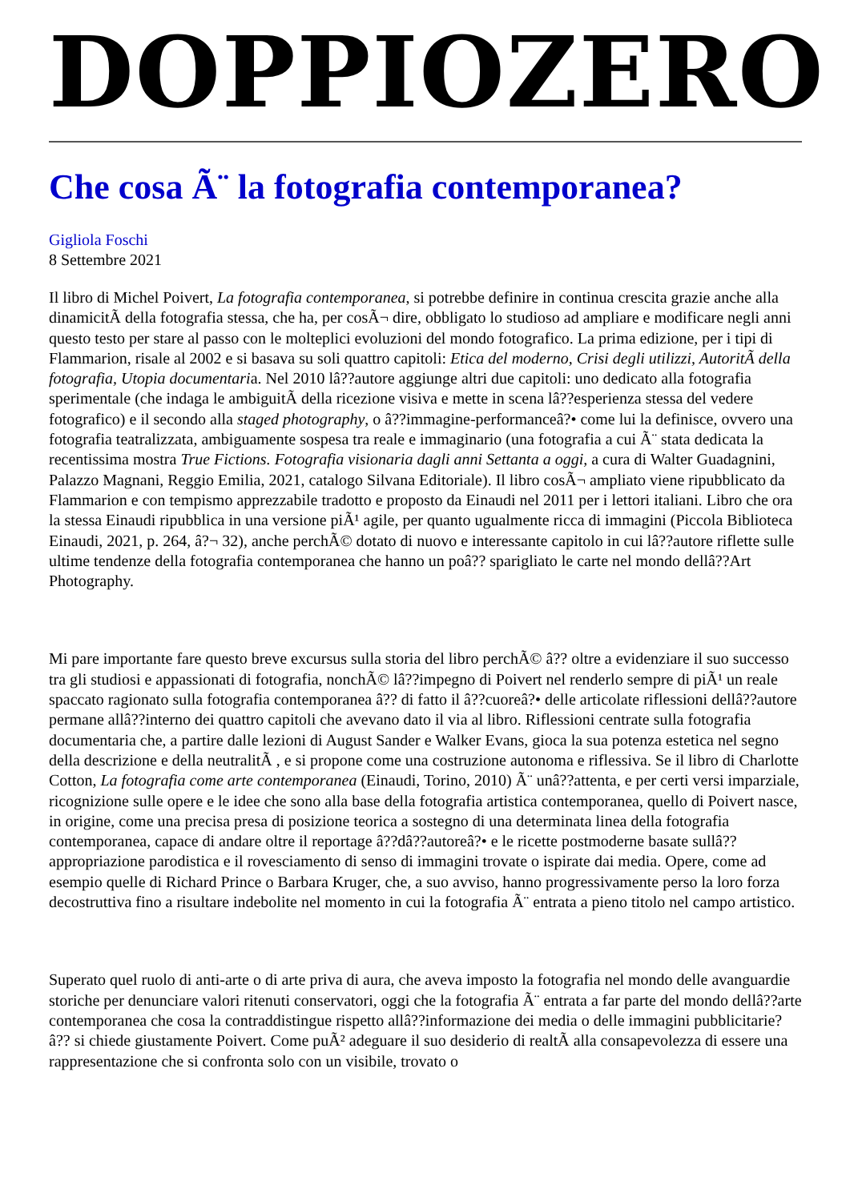DOPPIOZERO
Che cosa Ã¨ la fotografia contemporanea?
Gigliola Foschi
8 Settembre 2021
Il libro di Michel Poivert, La fotografia contemporanea, si potrebbe definire in continua crescita grazie anche alla dinamicitÃ della fotografia stessa, che ha, per cosÃ¬ dire, obbligato lo studioso ad ampliare e modificare negli anni questo testo per stare al passo con le molteplici evoluzioni del mondo fotografico. La prima edizione, per i tipi di Flammarion, risale al 2002 e si basava su soli quattro capitoli: Etica del moderno, Crisi degli utilizzi, AutoritÃ della fotografia, Utopia documentaria. Nel 2010 lâ??autore aggiunge altri due capitoli: uno dedicato alla fotografia sperimentale (che indaga le ambiguitÃ della ricezione visiva e mette in scena lâ??esperienza stessa del vedere fotografico) e il secondo alla staged photography, o â??immagine-performanceâ?• come lui la definisce, ovvero una fotografia teatralizzata, ambiguamente sospesa tra reale e immaginario (una fotografia a cui Ã¨ stata dedicata la recentissima mostra True Fictions. Fotografia visionaria dagli anni Settanta a oggi, a cura di Walter Guadagnini, Palazzo Magnani, Reggio Emilia, 2021, catalogo Silvana Editoriale). Il libro cosÃ¬ ampliato viene ripubblicato da Flammarion e con tempismo apprezzabile tradotto e proposto da Einaudi nel 2011 per i lettori italiani. Libro che ora la stessa Einaudi ripubblica in una versione piÃ¹ agile, per quanto ugualmente ricca di immagini (Piccola Biblioteca Einaudi, 2021, p. 264, â?¬ 32), anche perchÃ© dotato di nuovo e interessante capitolo in cui lâ??autore riflette sulle ultime tendenze della fotografia contemporanea che hanno un poâ?? sparigliato le carte nel mondo dellâ??Art Photography.
Mi pare importante fare questo breve excursus sulla storia del libro perchÃ© â?? oltre a evidenziare il suo successo tra gli studiosi e appassionati di fotografia, nonchÃ© lâ??impegno di Poivert nel renderlo sempre di piÃ¹ un reale spaccato ragionato sulla fotografia contemporanea â?? di fatto il â??cuoreâ?• delle articolate riflessioni dellâ??autore permane allâ??interno dei quattro capitoli che avevano dato il via al libro. Riflessioni centrate sulla fotografia documentaria che, a partire dalle lezioni di August Sander e Walker Evans, gioca la sua potenza estetica nel segno della descrizione e della neutralitÃ , e si propone come una costruzione autonoma e riflessiva. Se il libro di Charlotte Cotton, La fotografia come arte contemporanea (Einaudi, Torino, 2010) Ã¨ unâ??attenta, e per certi versi imparziale, ricognizione sulle opere e le idee che sono alla base della fotografia artistica contemporanea, quello di Poivert nasce, in origine, come una precisa presa di posizione teorica a sostegno di una determinata linea della fotografia contemporanea, capace di andare oltre il reportage â??dâ??autoreâ?• e le ricette postmoderne basate sullâ??appropriazione parodistica e il rovesciamento di senso di immagini trovate o ispirate dai media. Opere, come ad esempio quelle di Richard Prince o Barbara Kruger, che, a suo avviso, hanno progressivamente perso la loro forza decostruttiva fino a risultare indebolite nel momento in cui la fotografia Ã¨ entrata a pieno titolo nel campo artistico.
Superato quel ruolo di anti-arte o di arte priva di aura, che aveva imposto la fotografia nel mondo delle avanguardie storiche per denunciare valori ritenuti conservatori, oggi che la fotografia Ã¨ entrata a far parte del mondo dellâ??arte contemporanea che cosa la contraddistingue rispetto allâ??informazione dei media o delle immagini pubblicitarie? â?? si chiede giustamente Poivert. Come puÃ² adeguare il suo desiderio di realtÃ alla consapevolezza di essere una rappresentazione che si confronta solo con un visibile, trovato o